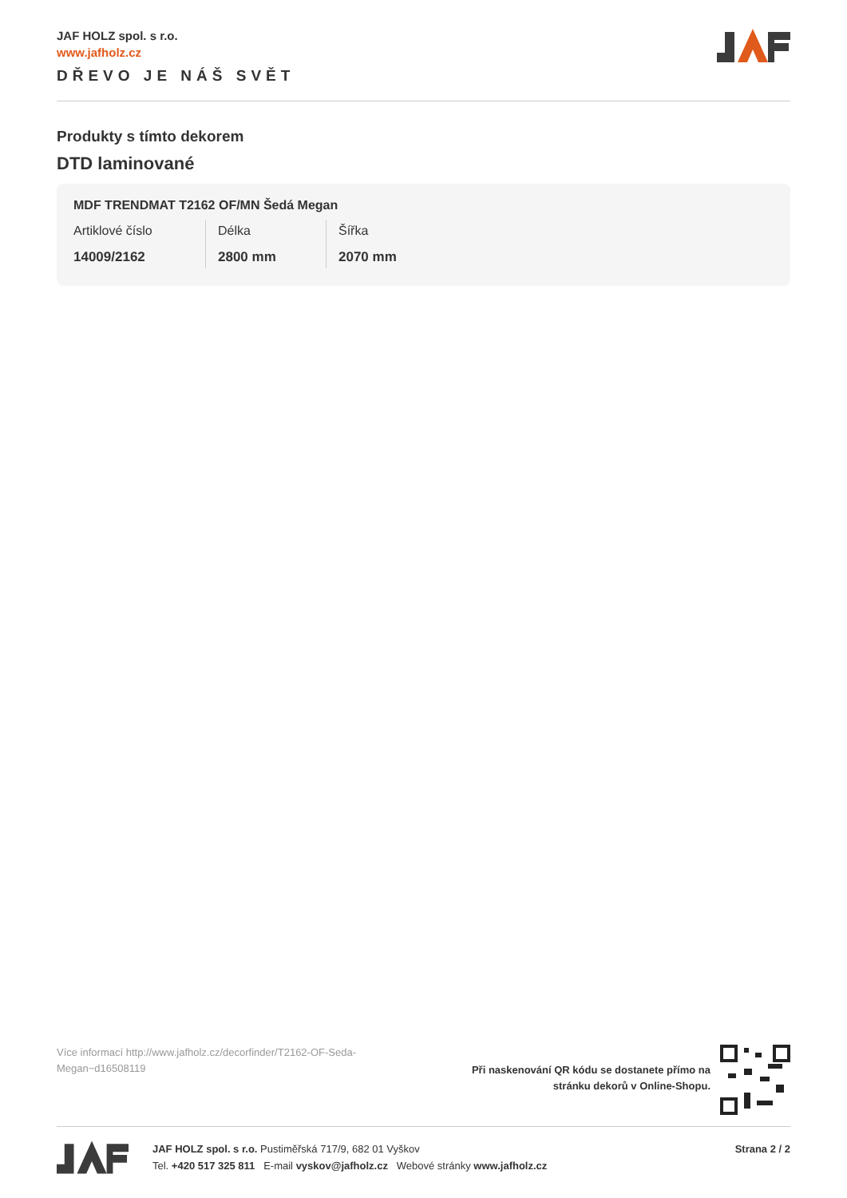JAF HOLZ spol. s r.o.
www.jafholz.cz
DŘEVO JE NÁŠ SVĚT
Produkty s tímto dekorem
DTD laminované
MDF TRENDMAT T2162 OF/MN Šedá Megan
| Artiklové číslo | Délka | Šířka |
| 14009/2162 | 2800 mm | 2070 mm |
Více informací http://www.jafholz.cz/decorfinder/T2162-OF-Seda-Megan~d16508119
Při naskenování QR kódu se dostanete přímo na
stránku dekorů v Online-Shopu.
JAF HOLZ spol. s r.o. Pustiměřská 717/9, 682 01 Vyškov
Tel. +420 517 325 811 E-mail vyskov@jafholz.cz Webové stránky www.jafholz.cz
Strana 2 / 2